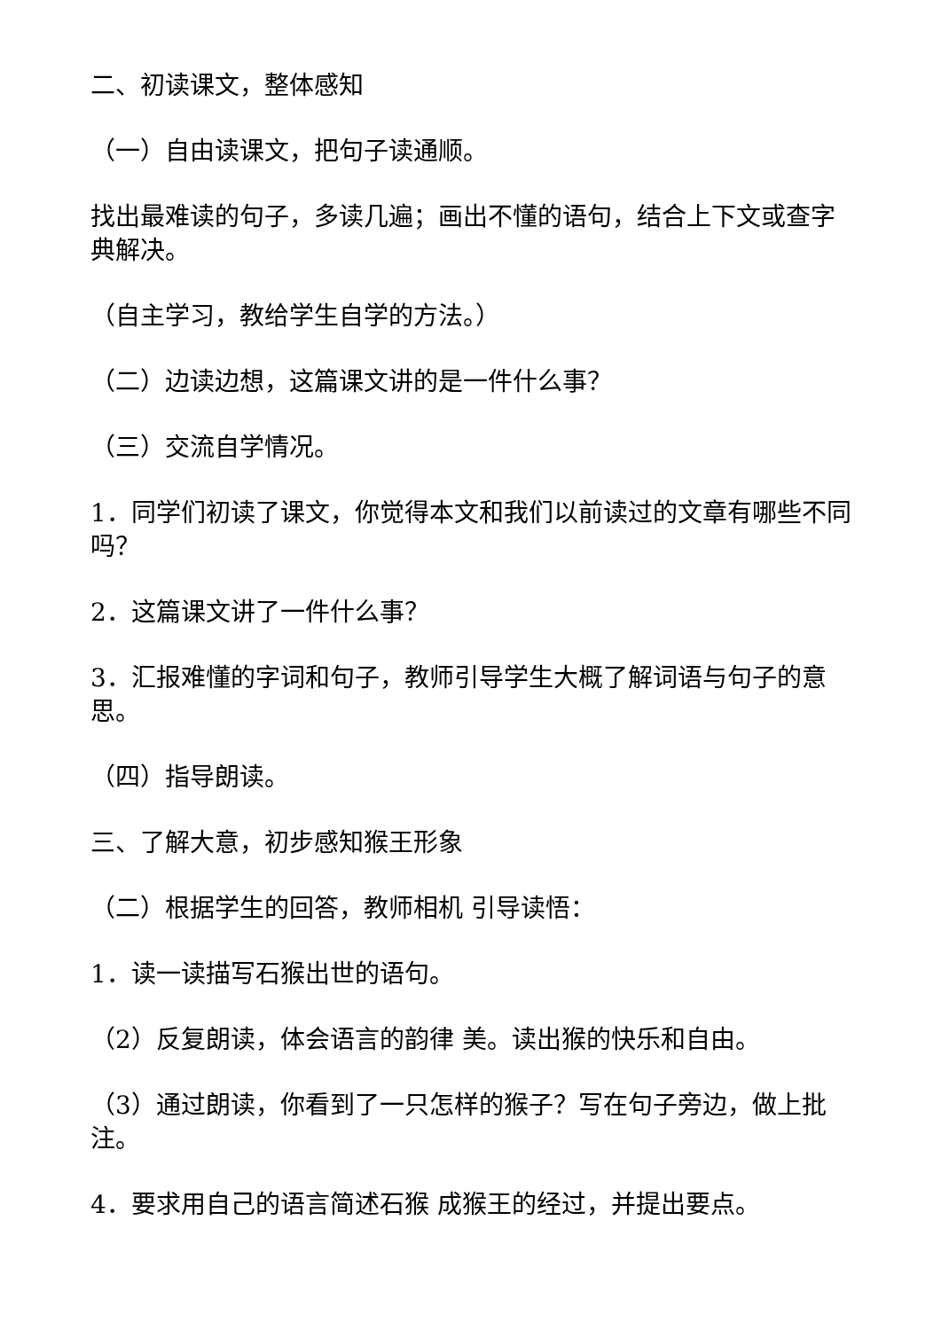二、初读课文，整体感知
（一）自由读课文，把句子读通顺。
找出最难读的句子，多读几遍；画出不懂的语句，结合上下文或查字典解决。
（自主学习，教给学生自学的方法。）
（二）边读边想，这篇课文讲的是一件什么事？
（三）交流自学情况。
1．同学们初读了课文，你觉得本文和我们以前读过的文章有哪些不同吗？
2．这篇课文讲了一件什么事？
3．汇报难懂的字词和句子，教师引导学生大概了解词语与句子的意思。
（四）指导朗读。
三、了解大意，初步感知猴王形象
（二）根据学生的回答，教师相机 引导读悟：
1．读一读描写石猴出世的语句。
（2）反复朗读，体会语言的韵律 美。读出猴的快乐和自由。
（3）通过朗读，你看到了一只怎样的猴子？写在句子旁边，做上批注。
4．要求用自己的语言简述石猴 成猴王的经过，并提出要点。